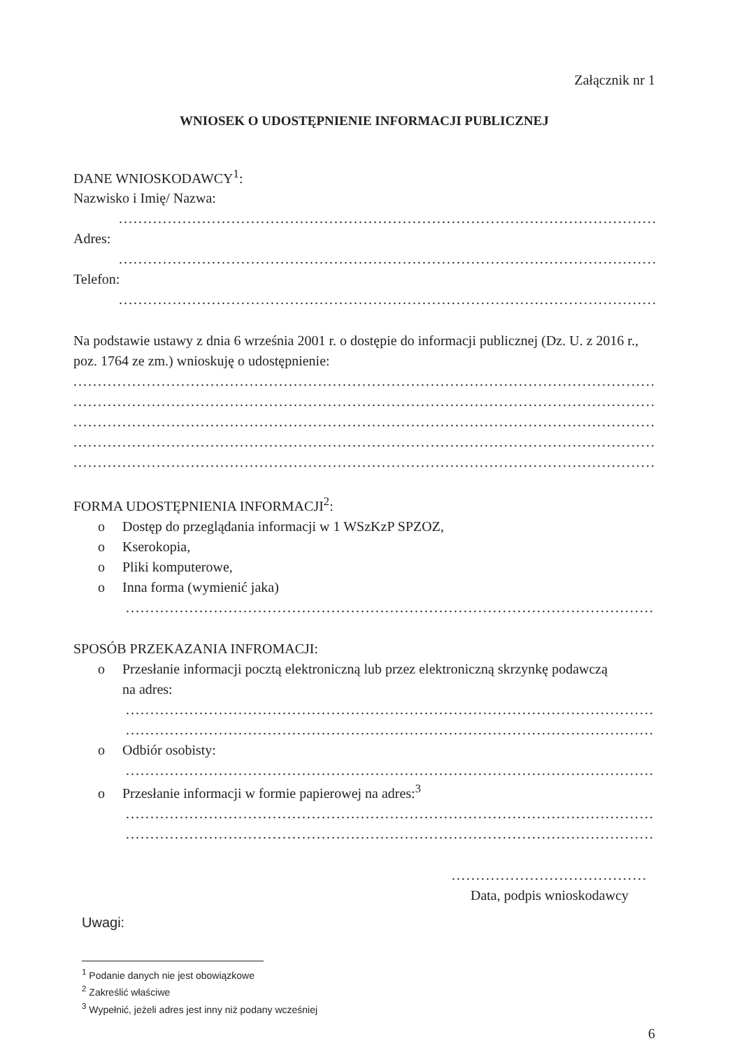Załącznik nr 1
WNIOSEK O UDOSTĘPNIENIE INFORMACJI PUBLICZNEJ
DANE WNIOSKODAWCY<sup>1</sup>:
Nazwisko i Imię/ Nazwa:
.......................................................................................................................
Adres:
.......................................................................................................................
Telefon:
.......................................................................................................................
Na podstawie ustawy z dnia 6 września 2001 r. o dostępie do informacji publicznej (Dz. U. z 2016 r., poz. 1764 ze zm.) wnioskuję o udostępnienie:
..............................................................................................................................
..............................................................................................................................
..............................................................................................................................
..............................................................................................................................
..............................................................................................................................
FORMA UDOSTĘPNIENIA INFORMACJI<sup>2</sup>:
o Dostęp do przeglądania informacji w 1 WSzKzP SPZOZ,
o Kserokopia,
o Pliki komputerowe,
o Inna forma (wymienić jaka)
....................................................................................................................
SPOSÓB PRZEKAZANIA INFROMACJI:
o Przesłanie informacji pocztą elektroniczną lub przez elektroniczną skrzynkę podawczą
na adres:
......................................................................................................................
......................................................................................................................
o Odbiór osobisty:
......................................................................................................................
o Przesłanie informacji w formie papierowej na adres:<sup>3</sup>
......................................................................................................................
......................................................................................................................
........................................
Data, podpis wnioskodawcy
Uwagi:
<sup>1</sup> Podanie danych nie jest obowiązkowe
<sup>2</sup> Zakreślić właściwe
<sup>3</sup> Wypełnić, jeżeli adres jest inny niż podany wcześniej
6